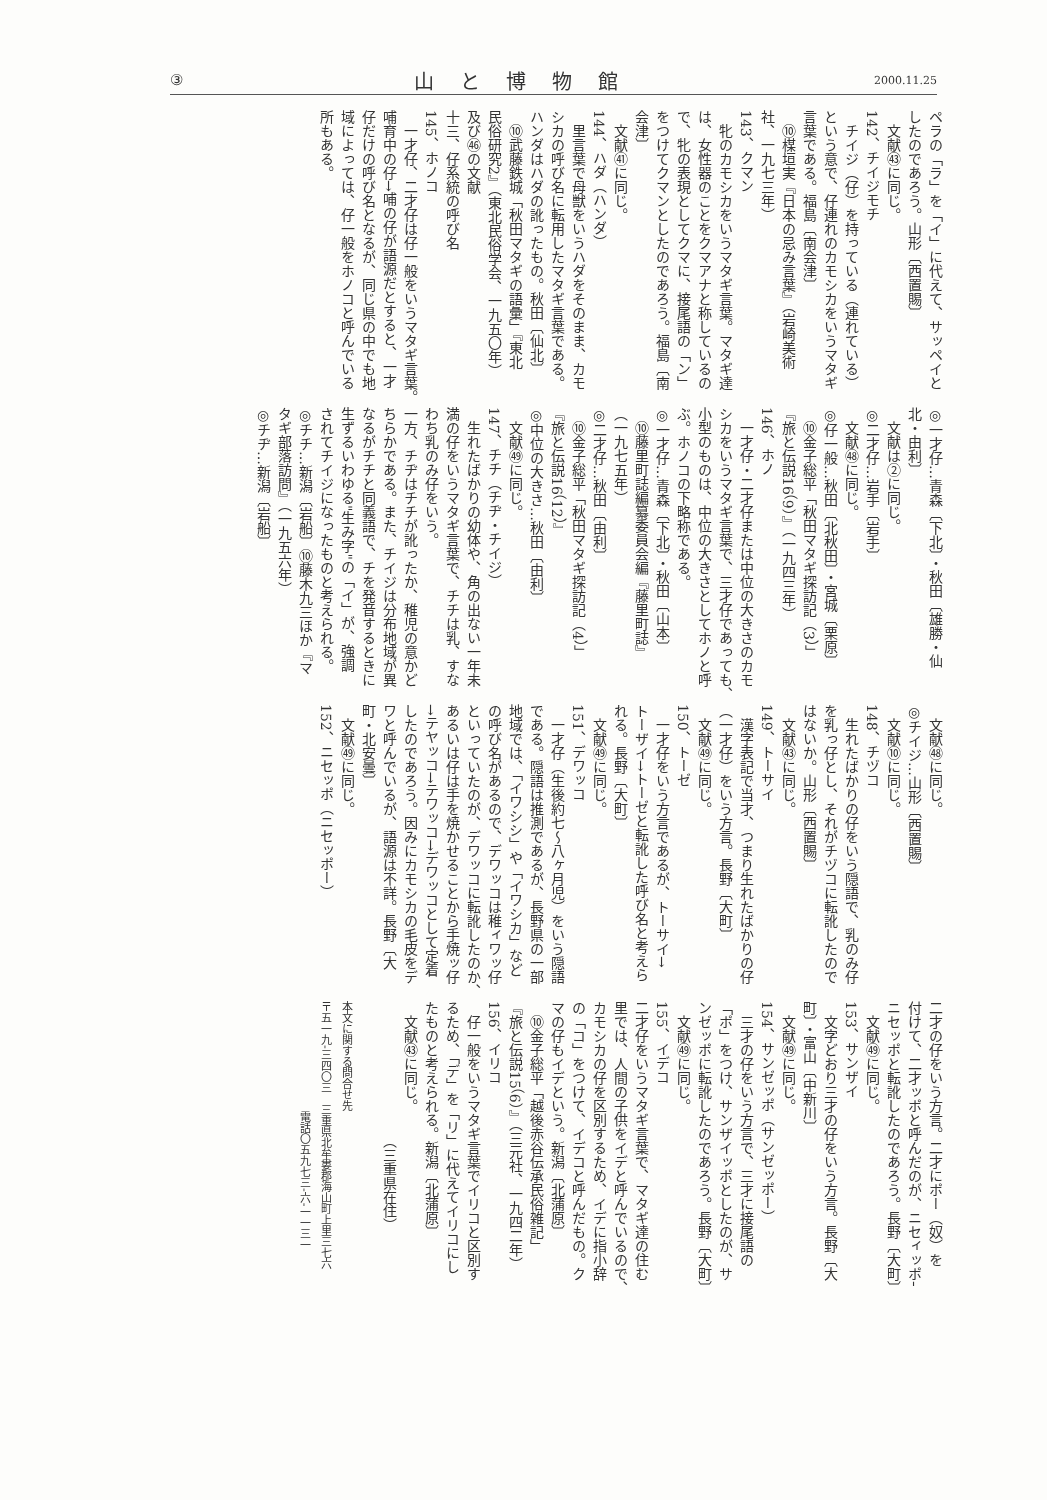③ 山と博物館 2000.11.25
ペラの「ラ」を「イ」に代えて、サッペイと
したのであろう。山形〔西置賜〕
　文献㊸に同じ。
142、チイジモチ
　チイジ（仔）を持っている（連れている）
という意で、仔連れのカモシカをいうマタギ
言葉である。福島〔南会津〕
　⑩楳垣実『日本の忌み言葉』（岩崎美術
社、一九七三年）
143、クマン
　牝のカモシカをいうマタギ言葉。マタギ達
は、女性器のことをクマアナと称しているの
で、牝の表現としてクマに、接尾語の「ン」
をつけてクマンとしたのであろう。福島〔南
会津〕
　文献㊶に同じ。
144、ハダ（ハンダ）
　里言葉で母獣をいうハダをそのまま、カモ
シカの呼び名に転用したマタギ言葉である。
ハンダはハダの訛ったもの。秋田〔仙北〕
　⑩武藤鉄城「秋田マタギの語彙」『東北
民俗研究2』（東北民俗学会、一九五〇年）
及び㊻の文献
十三、仔系統の呼び名
145、ホノコ
　一才仔、二才仔は仔一般をいうマタギ言葉。
哺育中の仔→哺の仔が語源だとすると、一才
仔だけの呼び名となるが、同じ県の中でも地
域によっては、仔一般をホノコと呼んでいる
所もある。
◎一才仔…青森〔下北〕・秋田〔雄勝・仙
北・由利〕
　文献は②に同じ。
◎二才仔…岩手〔岩手〕
　文献㊽に同じ。
◎仔一般…秋田〔北秋田〕・宮城〔栗原〕
　⑩金子総平「秋田マタギ探訪記（3）」
『旅と伝説16（9）』（一九四三年）
146、ホノ
　一才仔・二才仔または中位の大きさのカモ
シカをいうマタギ言葉で、三才仔であっても、
小型のものは、中位の大きさとしてホノと呼
ぶ。ホノコの下略称である。
◎一才仔…青森〔下北〕・秋田〔山本〕
　⑩藤里町誌編纂委員会編『藤里町誌』
（一九七五年）
◎二才仔…秋田〔由利〕
　⑩金子総平「秋田マタギ探訪記（4）」
『旅と伝説16（12）』
◎中位の大きさ…秋田〔由利〕
　文献㊾に同じ。
147、チチ（チヂ・チイジ）
　生れたばかりの幼体や、角の出ない一年未
満の仔をいうマタギ言葉で、チチは乳、すな
わち乳のみ仔をいう。
一方、チヂはチチが訛ったか、稚児の意かど
ちらかである。また、チイジは分布地域が異
なるがチチと同義語で、チを発音するときに
生ずるいわゆる"生み字"の「イ」が、強調
されてチイジになったものと考えられる。
◎チチ…新潟〔岩船〕⑩藤木九三ほか『マ
タギ部落訪問』（一九五六年）
◎チヂ…新潟〔岩船〕
　文献㊽に同じ。
◎チイジ…山形〔西置賜〕
　文献⑩に同じ。
148、チヅコ
　生れたばかりの仔をいう隠語で、乳のみ仔
を乳っ仔とし、それがチヅコに転訛したので
はないか。山形〔西置賜〕
　文献㊸に同じ。
149、トーサイ
　漢字表記で当才、つまり生れたばかりの仔
（一才仔）をいう方言。長野〔大町〕
　文献㊾に同じ。
150、トーゼ
　一才仔をいう方言であるが、トーサイ→
トーザイ→トーゼと転訛した呼び名と考えら
れる。長野〔大町〕
　文献㊾に同じ。
151、デワッコ
　一才仔（生後約七～八ヶ月児）をいう隠語
である。隠語は推測であるが、長野県の一部
地域では、「イワシシ」や「イワシカ」など
の呼び名があるので、デワッコは稚ィワッ仔
といっていたのが、デワッコに転訛したのか、
あるいは仔は手を焼かせることから手焼ッ仔
→テヤッコ→テワッコ→デワッコとして定着
したのであろう。因みにカモシカの毛皮をデ
ワと呼んでいるが、語源は不詳。長野〔大
町・北安曇〕
　文献㊾に同じ。
152、ニセッポ（ニセッポー）
二才の仔をいう方言。二才にポー（奴）を
付けて、二才ッポと呼んだのが、ニセィッポ→
ニセッポと転訛したのであろう。長野〔大町〕
　文献㊾に同じ。
153、サンザイ
　文字どおり三才の仔をいう方言。長野〔大
町〕・富山〔中新川〕
　文献㊾に同じ。
154、サンゼッポ（サンゼッポー）
　三才の仔をいう方言で、三才に接尾語の
「ポ」をつけ、サンザイッポとしたのが、サ
ンゼッポに転訛したのであろう。長野〔大町〕
　文献㊾に同じ。
155、イデコ
二才仔をいうマタギ言葉で、マタギ達の住む
里では、人間の子供をイデと呼んでいるので、
カモシカの仔を区別するため、イデに指小辞
の「コ」をつけて、イデコと呼んだもの。ク
マの仔もイデという。新潟〔北蒲原〕
　⑩金子総平「越後赤谷伝承民俗雑記」
『旅と伝説15（6）』（三元社、一九四二年）
156、イリコ
　仔一般をいうマタギ言葉でイリコと区別す
るため、「デ」を「リ」に代えてイリコにし
たものと考えられる。新潟〔北蒲原〕
　文献㊸に同じ。
　　　　　　　　　　（三重県在住）
本文に関する問合せ先
〒五一九-三四〇三　三重県北牟婁郡海山町上里三七六
　　　　　　　　　　電話〇五九七三-六-一一三一